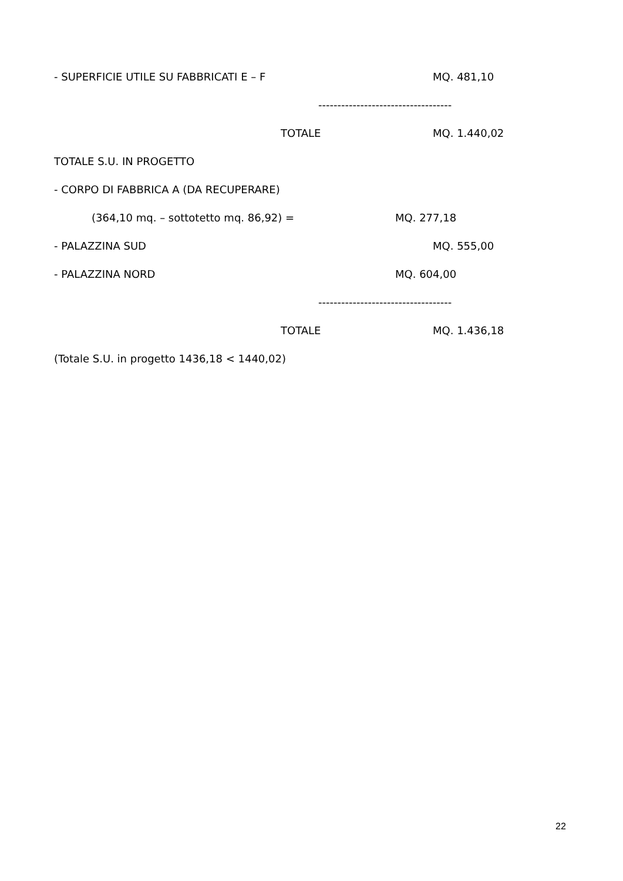- SUPERFICIE UTILE SU FABBRICATI E – F MQ. 481,10
-----------------------------------
TOTALE MQ. 1.440,02
TOTALE S.U. IN PROGETTO
- CORPO DI FABBRICA A (DA RECUPERARE)
(364,10 mq. – sottotetto mq. 86,92) = MQ. 277,18
- PALAZZINA SUD MQ. 555,00
- PALAZZINA NORD MQ. 604,00
-----------------------------------
TOTALE MQ. 1.436,18
(Totale S.U. in progetto 1436,18 < 1440,02)
22